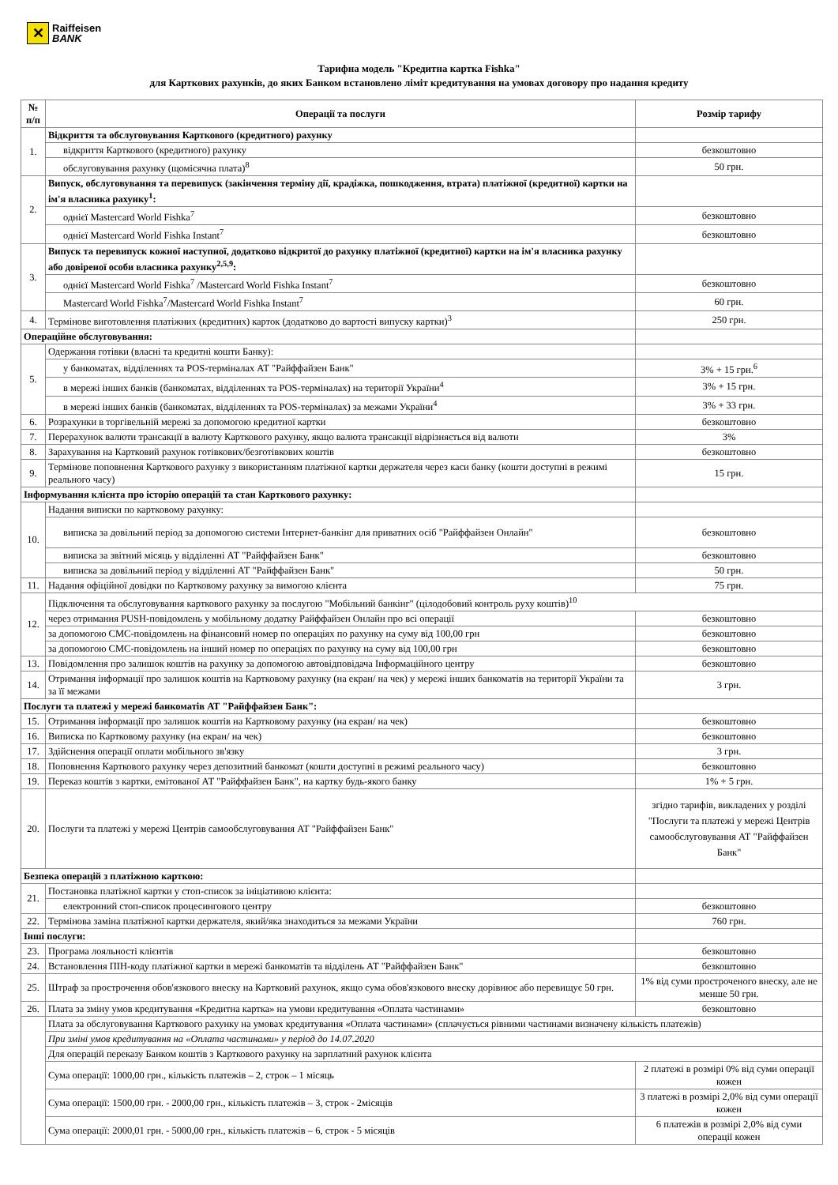✕
Raiffeisen
BANK
Тарифна модель "Кредитна картка Fishka"
для Карткових рахунків, до яких Банком встановлено ліміт кредитування на умовах договору про надання кредиту
| № п/п | Операції та послуги | Розмір тарифу |
| --- | --- | --- |
| 1. | Відкриття та обслуговування Карткового (кредитного) рахунку | |
| | відкриття Карткового (кредитного) рахунку | безкоштовно |
| | обслуговування рахунку (щомісячна плата)<sup>8</sup> | 50 грн. |
| 2. | Випуск, обслуговування та перевипуск (закінчення терміну дії, крадіжка, пошкодження, втрата) платіжної (кредитної) картки на ім'я власника рахунку<sup>1</sup>: | |
| | однієї Mastercard World Fishka<sup>7</sup> | безкоштовно |
| | однієї Mastercard World Fishka Instant<sup>7</sup> | безкоштовно |
| 3. | Випуск та перевипуск кожної наступної, додатково відкритої до рахунку платіжної (кредитної) картки на ім'я власника рахунку або довіреної особи власника рахунку<sup>2,5,9</sup>: | |
| | однієї Mastercard World Fishka<sup>7</sup> /Mastercard World Fishka Instant<sup>7</sup> | безкоштовно |
| | Mastercard World Fishka<sup>7</sup>/Mastercard World Fishka Instant<sup>7</sup> | 60 грн. |
| 4. | Термінове виготовлення платіжних (кредитних) карток (додатково до вартості випуску картки)<sup>3</sup> | 250 грн. |
| Операційне обслуговування: | | |
| 5. | Одержання готівки (власні та кредитні кошти Банку): | |
| | у банкоматах, відділеннях та POS-терміналах АТ "Райффайзен Банк" | 3% + 15 грн.<sup>6</sup> |
| | в мережі інших банків (банкоматах, відділеннях та POS-терміналах) на території України<sup>4</sup> | 3% + 15 грн. |
| | в мережі інших банків (банкоматах, відділеннях та POS-терміналах) за межами України<sup>4</sup> | 3% + 33 грн. |
| 6. | Розрахунки в торгівельній мережі за допомогою кредитної картки | безкоштовно |
| 7. | Перерахунок валюти трансакції в валюту Карткового рахунку, якщо валюта трансакції відрізняється від валюти | 3% |
| 8. | Зарахування на Картковий рахунок готівкових/безготівкових коштів | безкоштовно |
| 9. | Термінове поповнення Карткового рахунку з використанням платіжної картки держателя через каси банку (кошти доступні в режимі реального часу) | 15 грн. |
| Інформування клієнта про історію операцій та стан Карткового рахунку: | | |
| 10. | Надання виписки по картковому рахунку: | |
| | виписка за довільний період за допомогою системи Інтернет-банкінг для приватних осіб "Райффайзен Онлайн" | безкоштовно |
| | виписка за звітний місяць у відділенні АТ "Райффайзен Банк" | безкоштовно |
| | виписка за довільний період у відділенні АТ "Райффайзен Банк" | 50 грн. |
| 11. | Надання офіційної довідки по Картковому рахунку за вимогою клієнта | 75 грн. |
| 12. | Підключення та обслуговування карткового рахунку за послугою "Мобільний банкінг" (цілодобовий контроль руху коштів)<sup>10</sup> | |
| | через отримання PUSH-повідомлень у мобільному додатку Райффайзен Онлайн про всі операції | безкоштовно |
| | за допомогою СМС-повідомлень на фінансовий номер по операціях по рахунку на суму від 100,00 грн | безкоштовно |
| | за допомогою СМС-повідомлень на інший номер по операціях по рахунку на суму від 100,00 грн | безкоштовно |
| 13. | Повідомлення про залишок коштів на рахунку за допомогою автовідповідача Інформаційного центру | безкоштовно |
| 14. | Отримання інформації про залишок коштів на Картковому рахунку (на екран/ на чек) у мережі інших банкоматів на території України та за її межами | 3 грн. |
| Послуги та платежі у мережі банкоматів АТ "Райффайзен Банк": | | |
| 15. | Отримання інформації про залишок коштів на Картковому рахунку (на екран/ на чек) | безкоштовно |
| 16. | Виписка по Картковому рахунку (на екран/ на чек) | безкоштовно |
| 17. | Здійснення операції оплати мобільного зв'язку | 3 грн. |
| 18. | Поповнення Карткового рахунку через депозитний банкомат (кошти доступні в режимі реального часу) | безкоштовно |
| 19. | Переказ коштів з картки, емітованої АТ "Райффайзен Банк", на картку будь-якого банку | 1% + 5 грн. |
| 20. | Послуги та платежі у мережі Центрів самообслуговування АТ "Райффайзен Банк" | згідно тарифів, викладених у розділі "Послуги та платежі у мережі Центрів самообслуговування АТ "Райффайзен Банк" |
| Безпека операцій з платіжною карткою: | | |
| 21. | Постановка платіжної картки у стоп-список за ініціативою клієнта: | |
| | електронний стоп-список процесингового центру | безкоштовно |
| 22. | Термінова заміна платіжної картки держателя, який/яка знаходиться за межами України | 760 грн. |
| Інші послуги: | | |
| 23. | Програма лояльності клієнтів | безкоштовно |
| 24. | Встановлення ПІН-коду платіжної картки в мережі банкоматів та відділень АТ "Райффайзен Банк" | безкоштовно |
| 25. | Штраф за прострочення обов'язкового внеску на Картковий рахунок, якщо сума обов'язкового внеску дорівнює або перевищує 50 грн. | 1% від суми простроченого внеску, але не менше 50 грн. |
| 26. | Плата за зміну умов кредитування «Кредитна картка» на умови кредитування «Оплата частинами» | безкоштовно |
| | Плата за обслуговування Карткового рахунку на умовах кредитування «Оплата частинами» (сплачується рівними частинами визначену кількість платежів) | |
| | При зміні умов кредитування на «Оплата частинами» у період до 14.07.2020 | |
| | Для операцій переказу Банком коштів з Карткового рахунку на зарплатний рахунок клієнта | |
| | Сума операції: 1000,00 грн., кількість платежів – 2, строк – 1 місяць | 2 платежі в розмірі 0% від суми операції кожен |
| | Сума операції: 1500,00 грн. - 2000,00 грн., кількість платежів – 3, строк - 2місяців | 3 платежі в розмірі 2,0% від суми операції кожен |
| | Сума операції: 2000,01 грн. - 5000,00 грн., кількість платежів – 6, строк - 5 місяців | 6 платежів в розмірі 2,0% від суми операції кожен |